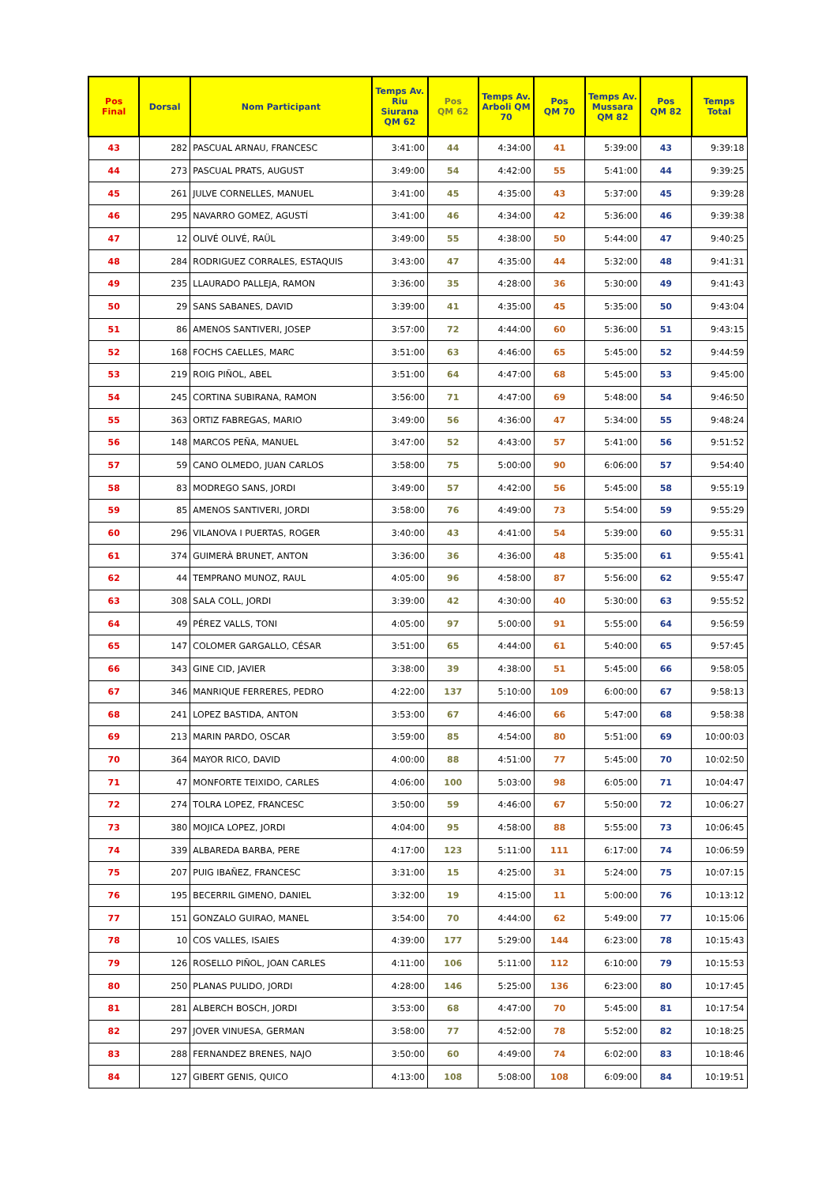| Pos Final | Dorsal | Nom Participant | Temps Av. Riu Siurana QM 62 | Pos QM 62 | Temps Av. Arboli QM 70 | Pos QM 70 | Temps Av. Mussara QM 82 | Pos QM 82 | Temps Total |
| --- | --- | --- | --- | --- | --- | --- | --- | --- | --- |
| 43 | 282 | PASCUAL ARNAU, FRANCESC | 3:41:00 | 44 | 4:34:00 | 41 | 5:39:00 | 43 | 9:39:18 |
| 44 | 273 | PASCUAL PRATS, AUGUST | 3:49:00 | 54 | 4:42:00 | 55 | 5:41:00 | 44 | 9:39:25 |
| 45 | 261 | JULVE CORNELLES, MANUEL | 3:41:00 | 45 | 4:35:00 | 43 | 5:37:00 | 45 | 9:39:28 |
| 46 | 295 | NAVARRO GOMEZ, AGUSTÍ | 3:41:00 | 46 | 4:34:00 | 42 | 5:36:00 | 46 | 9:39:38 |
| 47 | 12 | OLIVÉ OLIVÉ, RAÜL | 3:49:00 | 55 | 4:38:00 | 50 | 5:44:00 | 47 | 9:40:25 |
| 48 | 284 | RODRIGUEZ CORRALES, ESTAQUIS | 3:43:00 | 47 | 4:35:00 | 44 | 5:32:00 | 48 | 9:41:31 |
| 49 | 235 | LLAURADO PALLEJA, RAMON | 3:36:00 | 35 | 4:28:00 | 36 | 5:30:00 | 49 | 9:41:43 |
| 50 | 29 | SANS SABANES, DAVID | 3:39:00 | 41 | 4:35:00 | 45 | 5:35:00 | 50 | 9:43:04 |
| 51 | 86 | AMENOS SANTIVERI, JOSEP | 3:57:00 | 72 | 4:44:00 | 60 | 5:36:00 | 51 | 9:43:15 |
| 52 | 168 | FOCHS CAELLES, MARC | 3:51:00 | 63 | 4:46:00 | 65 | 5:45:00 | 52 | 9:44:59 |
| 53 | 219 | ROIG PIÑOL, ABEL | 3:51:00 | 64 | 4:47:00 | 68 | 5:45:00 | 53 | 9:45:00 |
| 54 | 245 | CORTINA SUBIRANA, RAMON | 3:56:00 | 71 | 4:47:00 | 69 | 5:48:00 | 54 | 9:46:50 |
| 55 | 363 | ORTIZ FABREGAS, MARIO | 3:49:00 | 56 | 4:36:00 | 47 | 5:34:00 | 55 | 9:48:24 |
| 56 | 148 | MARCOS PEÑA, MANUEL | 3:47:00 | 52 | 4:43:00 | 57 | 5:41:00 | 56 | 9:51:52 |
| 57 | 59 | CANO OLMEDO, JUAN CARLOS | 3:58:00 | 75 | 5:00:00 | 90 | 6:06:00 | 57 | 9:54:40 |
| 58 | 83 | MODREGO SANS, JORDI | 3:49:00 | 57 | 4:42:00 | 56 | 5:45:00 | 58 | 9:55:19 |
| 59 | 85 | AMENOS SANTIVERI, JORDI | 3:58:00 | 76 | 4:49:00 | 73 | 5:54:00 | 59 | 9:55:29 |
| 60 | 296 | VILANOVA I PUERTAS, ROGER | 3:40:00 | 43 | 4:41:00 | 54 | 5:39:00 | 60 | 9:55:31 |
| 61 | 374 | GUIMERÀ BRUNET, ANTON | 3:36:00 | 36 | 4:36:00 | 48 | 5:35:00 | 61 | 9:55:41 |
| 62 | 44 | TEMPRANO MUNOZ, RAUL | 4:05:00 | 96 | 4:58:00 | 87 | 5:56:00 | 62 | 9:55:47 |
| 63 | 308 | SALA COLL, JORDI | 3:39:00 | 42 | 4:30:00 | 40 | 5:30:00 | 63 | 9:55:52 |
| 64 | 49 | PÉREZ VALLS, TONI | 4:05:00 | 97 | 5:00:00 | 91 | 5:55:00 | 64 | 9:56:59 |
| 65 | 147 | COLOMER GARGALLO, CÉSAR | 3:51:00 | 65 | 4:44:00 | 61 | 5:40:00 | 65 | 9:57:45 |
| 66 | 343 | GINE CID, JAVIER | 3:38:00 | 39 | 4:38:00 | 51 | 5:45:00 | 66 | 9:58:05 |
| 67 | 346 | MANRIQUE FERRERES, PEDRO | 4:22:00 | 137 | 5:10:00 | 109 | 6:00:00 | 67 | 9:58:13 |
| 68 | 241 | LOPEZ BASTIDA, ANTON | 3:53:00 | 67 | 4:46:00 | 66 | 5:47:00 | 68 | 9:58:38 |
| 69 | 213 | MARIN PARDO, OSCAR | 3:59:00 | 85 | 4:54:00 | 80 | 5:51:00 | 69 | 10:00:03 |
| 70 | 364 | MAYOR RICO, DAVID | 4:00:00 | 88 | 4:51:00 | 77 | 5:45:00 | 70 | 10:02:50 |
| 71 | 47 | MONFORTE TEIXIDO, CARLES | 4:06:00 | 100 | 5:03:00 | 98 | 6:05:00 | 71 | 10:04:47 |
| 72 | 274 | TOLRA LOPEZ, FRANCESC | 3:50:00 | 59 | 4:46:00 | 67 | 5:50:00 | 72 | 10:06:27 |
| 73 | 380 | MOJICA LOPEZ, JORDI | 4:04:00 | 95 | 4:58:00 | 88 | 5:55:00 | 73 | 10:06:45 |
| 74 | 339 | ALBAREDA BARBA, PERE | 4:17:00 | 123 | 5:11:00 | 111 | 6:17:00 | 74 | 10:06:59 |
| 75 | 207 | PUIG IBAÑEZ, FRANCESC | 3:31:00 | 15 | 4:25:00 | 31 | 5:24:00 | 75 | 10:07:15 |
| 76 | 195 | BECERRIL GIMENO, DANIEL | 3:32:00 | 19 | 4:15:00 | 11 | 5:00:00 | 76 | 10:13:12 |
| 77 | 151 | GONZALO GUIRAO, MANEL | 3:54:00 | 70 | 4:44:00 | 62 | 5:49:00 | 77 | 10:15:06 |
| 78 | 10 | COS VALLES, ISAIES | 4:39:00 | 177 | 5:29:00 | 144 | 6:23:00 | 78 | 10:15:43 |
| 79 | 126 | ROSELLO PIÑOL, JOAN CARLES | 4:11:00 | 106 | 5:11:00 | 112 | 6:10:00 | 79 | 10:15:53 |
| 80 | 250 | PLANAS PULIDO, JORDI | 4:28:00 | 146 | 5:25:00 | 136 | 6:23:00 | 80 | 10:17:45 |
| 81 | 281 | ALBERCH BOSCH, JORDI | 3:53:00 | 68 | 4:47:00 | 70 | 5:45:00 | 81 | 10:17:54 |
| 82 | 297 | JOVER VINUESA, GERMAN | 3:58:00 | 77 | 4:52:00 | 78 | 5:52:00 | 82 | 10:18:25 |
| 83 | 288 | FERNANDEZ BRENES, NAJO | 3:50:00 | 60 | 4:49:00 | 74 | 6:02:00 | 83 | 10:18:46 |
| 84 | 127 | GIBERT GENIS, QUICO | 4:13:00 | 108 | 5:08:00 | 108 | 6:09:00 | 84 | 10:19:51 |